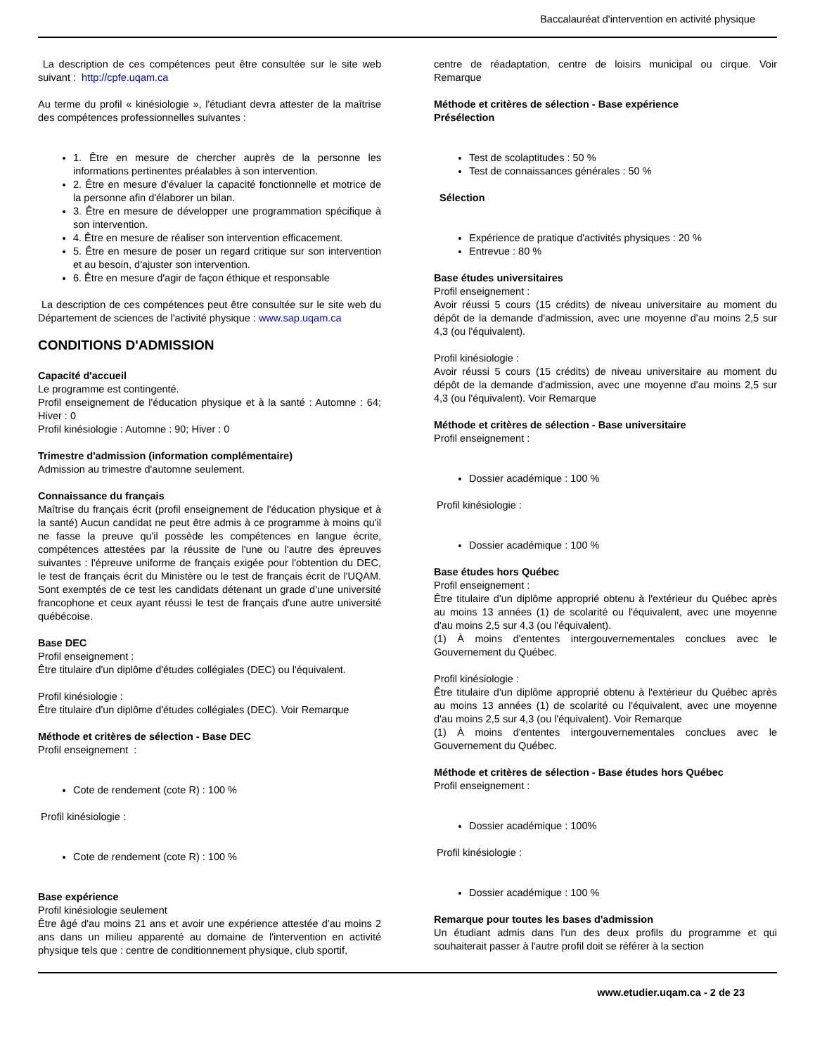Baccalauréat d'intervention en activité physique
La description de ces compétences peut être consultée sur le site web suivant : http://cpfe.uqam.ca
Au terme du profil « kinésiologie », l'étudiant devra attester de la maîtrise des compétences professionnelles suivantes :
1. Être en mesure de chercher auprès de la personne les informations pertinentes préalables à son intervention.
2. Être en mesure d'évaluer la capacité fonctionnelle et motrice de la personne afin d'élaborer un bilan.
3. Être en mesure de développer une programmation spécifique à son intervention.
4. Être en mesure de réaliser son intervention efficacement.
5. Être en mesure de poser un regard critique sur son intervention et au besoin, d'ajuster son intervention.
6. Être en mesure d'agir de façon éthique et responsable
La description de ces compétences peut être consultée sur le site web du Département de sciences de l'activité physique : www.sap.uqam.ca
CONDITIONS D'ADMISSION
Capacité d'accueil
Le programme est contingenté.
Profil enseignement de l'éducation physique et à la santé : Automne : 64; Hiver : 0
Profil kinésiologie : Automne : 90; Hiver : 0
Trimestre d'admission (information complémentaire)
Admission au trimestre d'automne seulement.
Connaissance du français
Maîtrise du français écrit (profil enseignement de l'éducation physique et à la santé) Aucun candidat ne peut être admis à ce programme à moins qu'il ne fasse la preuve qu'il possède les compétences en langue écrite, compétences attestées par la réussite de l'une ou l'autre des épreuves suivantes : l'épreuve uniforme de français exigée pour l'obtention du DEC, le test de français écrit du Ministère ou le test de français écrit de l'UQAM. Sont exemptés de ce test les candidats détenant un grade d'une université francophone et ceux ayant réussi le test de français d'une autre université québécoise.
Base DEC
Profil enseignement :
Être titulaire d'un diplôme d'études collégiales (DEC) ou l'équivalent.
Profil kinésiologie :
Être titulaire d'un diplôme d'études collégiales (DEC). Voir Remarque
Méthode et critères de sélection - Base DEC
Profil enseignement :
Cote de rendement (cote R) : 100 %
Profil kinésiologie :
Cote de rendement (cote R) : 100 %
Base expérience
Profil kinésiologie seulement
Être âgé d'au moins 21 ans et avoir une expérience attestée d'au moins 2 ans dans un milieu apparenté au domaine de l'intervention en activité physique tels que : centre de conditionnement physique, club sportif,
centre de réadaptation, centre de loisirs municipal ou cirque. Voir Remarque
Méthode et critères de sélection - Base expérience
Présélection
Test de scolaptitudes : 50 %
Test de connaissances générales : 50 %
Sélection
Expérience de pratique d'activités physiques : 20 %
Entrevue : 80 %
Base études universitaires
Profil enseignement :
Avoir réussi 5 cours (15 crédits) de niveau universitaire au moment du dépôt de la demande d'admission, avec une moyenne d'au moins 2,5 sur 4,3 (ou l'équivalent).
Profil kinésiologie :
Avoir réussi 5 cours (15 crédits) de niveau universitaire au moment du dépôt de la demande d'admission, avec une moyenne d'au moins 2,5 sur 4,3 (ou l'équivalent). Voir Remarque
Méthode et critères de sélection - Base universitaire
Profil enseignement :
Dossier académique : 100 %
Profil kinésiologie :
Dossier académique : 100 %
Base études hors Québec
Profil enseignement :
Être titulaire d'un diplôme approprié obtenu à l'extérieur du Québec après au moins 13 années (1) de scolarité ou l'équivalent, avec une moyenne d'au moins 2,5 sur 4,3 (ou l'équivalent).
(1) À moins d'ententes intergouvernementales conclues avec le Gouvernement du Québec.
Profil kinésiologie :
Être titulaire d'un diplôme approprié obtenu à l'extérieur du Québec après au moins 13 années (1) de scolarité ou l'équivalent, avec une moyenne d'au moins 2,5 sur 4,3 (ou l'équivalent). Voir Remarque
(1) À moins d'ententes intergouvernementales conclues avec le Gouvernement du Québec.
Méthode et critères de sélection - Base études hors Québec
Profil enseignement :
Dossier académique : 100%
Profil kinésiologie :
Dossier académique : 100 %
Remarque pour toutes les bases d'admission
Un étudiant admis dans l'un des deux profils du programme et qui souhaiterait passer à l'autre profil doit se référer à la section
www.etudier.uqam.ca - 2 de 23